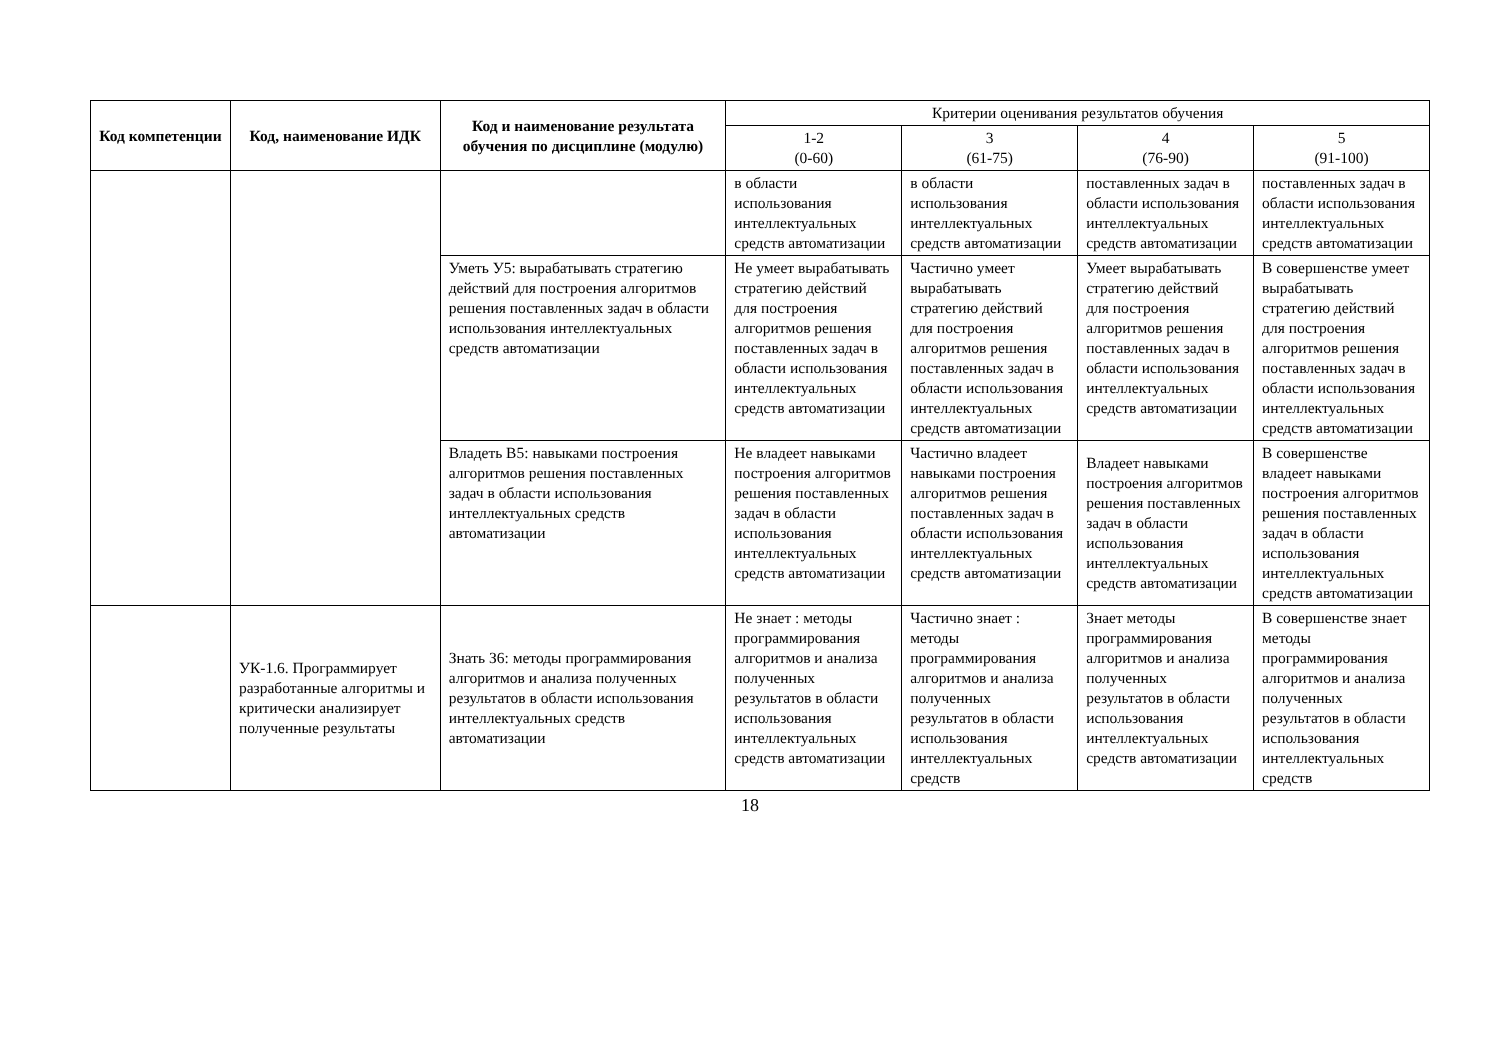| Код компетенции | Код, наименование ИДК | Код и наименование результата обучения по дисциплине (модулю) | Критерии оценивания результатов обучения | | | |
| --- | --- | --- | --- | --- | --- | --- |
| | | | 1-2 (0-60) | 3 (61-75) | 4 (76-90) | 5 (91-100) |
| | | | в области использования интеллектуальных средств автоматизации | в области использования интеллектуальных средств автоматизации | поставленных задач в области использования интеллектуальных средств автоматизации | поставленных задач в области использования интеллектуальных средств автоматизации |
| | | Уметь У5: вырабатывать стратегию действий для построения алгоритмов решения поставленных задач в области использования интеллектуальных средств автоматизации | Не умеет вырабатывать стратегию действий для построения алгоритмов решения поставленных задач в области использования интеллектуальных средств автоматизации | Частично умеет вырабатывать стратегию действий для построения алгоритмов решения поставленных задач в области использования интеллектуальных средств автоматизации | Умеет вырабатывать стратегию действий для построения алгоритмов решения поставленных задач в области использования интеллектуальных средств автоматизации | В совершенстве умеет вырабатывать стратегию действий для построения алгоритмов решения поставленных задач в области использования интеллектуальных средств автоматизации |
| | | Владеть В5: навыками построения алгоритмов решения поставленных задач в области использования интеллектуальных средств автоматизации | Не владеет навыками построения алгоритмов решения поставленных задач в области использования интеллектуальных средств автоматизации | Частично владеет навыками построения алгоритмов решения поставленных задач в области использования интеллектуальных средств автоматизации | Владеет навыками построения алгоритмов решения поставленных задач в области использования интеллектуальных средств автоматизации | В совершенстве владеет навыками построения алгоритмов решения поставленных задач в области использования интеллектуальных средств автоматизации |
| | УК-1.6. Программирует разработанные алгоритмы и критически анализирует полученные результаты | Знать З6: методы программирования алгоритмов и анализа полученных результатов в области использования интеллектуальных средств автоматизации | Не знает : методы программирования алгоритмов и анализа полученных результатов в области использования интеллектуальных средств автоматизации | Частично знает : методы программирования алгоритмов и анализа полученных результатов в области использования интеллектуальных средств | Знает методы программирования алгоритмов и анализа полученных результатов в области использования интеллектуальных средств автоматизации | В совершенстве знает методы программирования алгоритмов и анализа полученных результатов в области использования интеллектуальных средств |
18